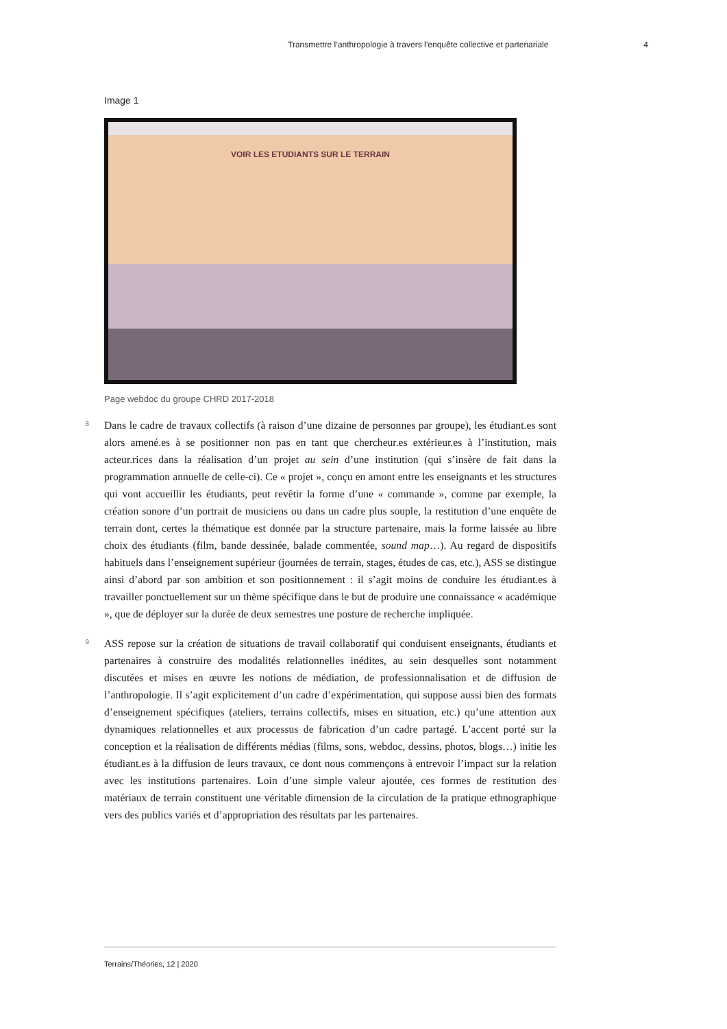Transmettre l’anthropologie à travers l’enquête collective et partenariale 4
Image 1
VOIR LES ETUDIANTS SUR LE TERRAIN
Page webdoc du groupe CHRD 2017-2018
8
Dans le cadre de travaux collectifs (à raison d’une dizaine de personnes par groupe), les étudiant.es sont alors amené.es à se positionner non pas en tant que chercheur.es extérieur.es à l’institution, mais acteur.rices dans la réalisation d’un projet au sein d’une institution (qui s’insère de fait dans la programmation annuelle de celle-ci). Ce « projet », conçu en amont entre les enseignants et les structures qui vont accueillir les étudiants, peut revêtir la forme d’une « commande », comme par exemple, la création sonore d’un portrait de musiciens ou dans un cadre plus souple, la restitution d’une enquête de terrain dont, certes la thématique est donnée par la structure partenaire, mais la forme laissée au libre choix des étudiants (film, bande dessinée, balade commentée, sound map…). Au regard de dispositifs habituels dans l’enseignement supérieur (journées de terrain, stages, études de cas, etc.), ASS se distingue ainsi d’abord par son ambition et son positionnement : il s’agit moins de conduire les étudiant.es à travailler ponctuellement sur un thème spécifique dans le but de produire une connaissance « académique », que de déployer sur la durée de deux semestres une posture de recherche impliquée.
9
ASS repose sur la création de situations de travail collaboratif qui conduisent enseignants, étudiants et partenaires à construire des modalités relationnelles inédites, au sein desquelles sont notamment discutées et mises en œuvre les notions de médiation, de professionnalisation et de diffusion de l’anthropologie. Il s’agit explicitement d’un cadre d’expérimentation, qui suppose aussi bien des formats d’enseignement spécifiques (ateliers, terrains collectifs, mises en situation, etc.) qu’une attention aux dynamiques relationnelles et aux processus de fabrication d’un cadre partagé. L’accent porté sur la conception et la réalisation de différents médias (films, sons, webdoc, dessins, photos, blogs…) initie les étudiant.es à la diffusion de leurs travaux, ce dont nous commençons à entrevoir l’impact sur la relation avec les institutions partenaires. Loin d’une simple valeur ajoutée, ces formes de restitution des matériaux de terrain constituent une véritable dimension de la circulation de la pratique ethnographique vers des publics variés et d’appropriation des résultats par les partenaires.
Terrains/Théories, 12 | 2020